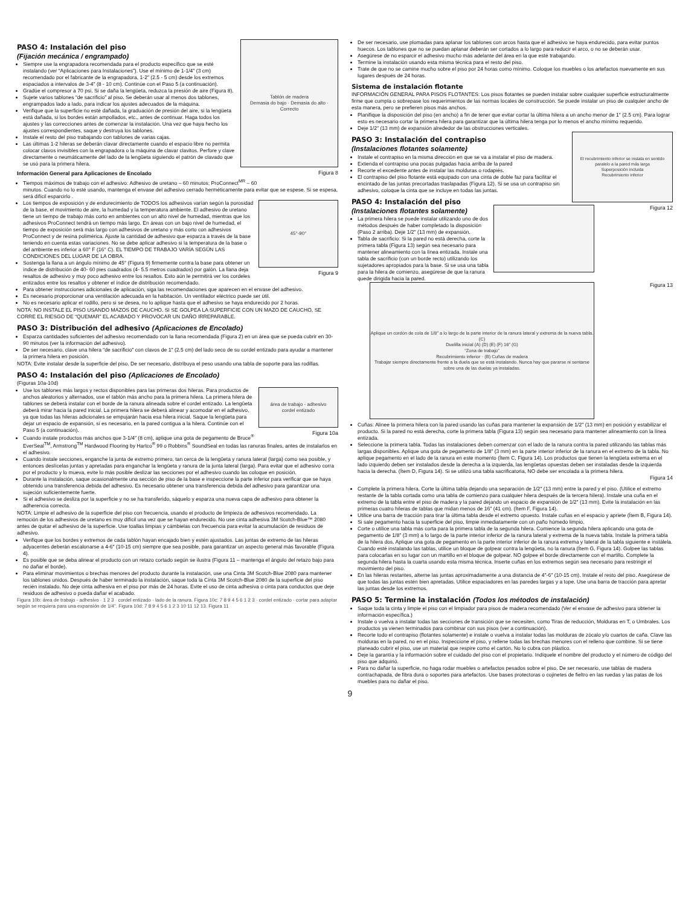Tablón de madera
Demasia do bajo · Demasia do alto · Correcto
PASO 4: Instalación del piso
(Fijación mecánica / engrampado)
Siempre use la engrapadora recomendada para el producto específico que se esté instalando (ver “Aplicaciones para Instalaciones”). Use el mínimo de 1-1/4″ (3 cm) recomendado por el fabricante de la engrapadora, 1-2″ (2.5 - 5 cm) desde los extremos espaciados a intervalos de 3-4″ (8 - 10 cm). Continúe con el Paso 5 (a continuación).
Gradúe el compresor a 70 psi. Si se daña la lengüeta, reduzca la presión de aire (Figura 8).
Sujete varios tablones “de sacrificio” al piso. Se deberán usar al menos dos tablones, engrampados lado a lado, para indicar los ajustes adecuados de la máquina.
Verifique que la superficie no esté dañada, la graduación de presión del aire, si la lengüeta está dañada, si los bordes están ampollados, etc., antes de continuar. Haga todos los ajustes y las correcciones antes de comenzar la instalación. Una vez que haya hecho los ajustes correspondientes, saque y destruya los tablones.
Figura 8
Instale el resto del piso trabajando con tablones de varias cajas.
Las últimas 1-2 hileras se deberán clavar directamente cuando el espacio libre no permita colocar clavos invisibles con la engrapadora o la máquina de clavar clavitos. Perfore y clave directamente o neumáticamente del lado de la lengüeta siguiendo el patrón de clavado que se usó para la primera hilera.
Información General para Aplicaciones de Encolado
Tiempos máximos de trabajo con el adhesivo: Adhesivo de uretano – 60 minutos; ProConnect<sup>MR</sup> – 60 minutos. Cuando no lo esté usando, mantenga el envase del adhesivo cerrado herméticamente para evitar que se espese. Si se espesa, será difícil esparcirlo .
45°-90°
Los tiempos de exposición y de endurecimiento de TODOS los adhesivos varían según la porosidad de la base, el movimiento de aire, la humedad y la temperatura ambiente. El adhesivo de uretano tiene un tiempo de trabajo más corto en ambientes con un alto nivel de humedad, mientras que los adhesivos ProConnect tendrá un tiempo más largo. En áreas con un bajo nivel de humedad, el tiempo de exposición será más largo con adhesivos de uretano y más corto con adhesivos ProConnect y de resina polimérica. Ajuste la cantidad de adhesivo que esparza a través de la base teniendo en cuenta estas variaciones. No se debe aplicar adhesivo si la temperatura de la base o del ambiente es inferior a 60° F (16° C). EL TIEMPO DE TRABAJO VARÍA SEGÚN LAS CONDICIONES DEL LUGAR DE LA OBRA.
Figura 9
Sostenga la llana a un ángulo mínimo de 45° (Figura 9) firmemente contra la base para obtener un índice de distribución de 40- 60 pies cuadrados (4- 5.5 metros cuadrados) por galón. La llana deja resaltos de adhesivo y muy poco adhesivo entre los resaltos. Esto aún le permitirá ver los cordeles entizados entre los resaltos y obtener el índice de distribución recomendado.
Para obtener instrucciones adicionales de aplicación, siga las recomendaciones que aparecen en el envase del adhesivo.
Es necesario proporcionar una ventilación adecuada en la habitación. Un ventilador eléctrico puede ser útil.
No es necesario aplicar el rodillo, pero si se desea, no lo aplique hasta que el adhesivo se haya endurecido por 2 horas.
NOTA: NO INSTALE EL PISO USANDO MAZOS DE CAUCHO. SI SE GOLPEA LA SUPERFICIE CON UN MAZO DE CAUCHO, SE CORRE EL RIESGO DE “QUEMAR” EL ACABADO Y PROVOCAR UN DAÑO IRREPARABLE.
PASO 3: Distribución del adhesivo (Aplicaciones de Encolado)
Esparza cantidades suficientes del adhesivo recomendado con la llana recomendada (Figura 2) en un área que se pueda cubrir en 30-90 minutos (ver la información del adhesivo).
De ser necesario, clave una hilera “de sacrificio” con clavos de 1″ (2.5 cm) del lado seco de su cordel entizado para ayudar a mantener la primera hilera en posición.
NOTA: Evite instalar desde la superficie del piso. De ser necesario, distribuya el peso usando una tabla de soporte para las rodillas.
PASO 4: Instalación del piso (Aplicaciones de Encolado)
(Figuras 10a-10d)
área de trabajo - adhesivo
cordel entizado
Figura 10a
Use los tablones más largos y rectos disponibles para las primeras dos hileras. Para productos de anchos aleatorios y alternados, use el tablón más ancho para la primera hilera. La primera hilera de tablones se deberá instalar con el borde de la ranura alineada sobre el cordel entizado. La lengüeta deberá mirar hacia la pared inicial. La primera hilera se deberá alinear y acomodar en el adhesivo, ya que todas las hileras adicionales se empujarán hacia esa hilera inicial. Saque la lengüeta para dejar un espacio de expansión, si es necesario, en la pared contigua a la hilera. Continúe con el Paso 5 (a continuación).
Cuando instale productos más anchos que 3-1/4″ (8 cm), aplique una gota de pegamento de Bruce<sup>®</sup> EverSeal<sup>TM</sup>, Armstrong<sup>TM</sup> Hardwood Flooring by Hartco<sup>®</sup> 99 o Robbins<sup>®</sup> SoundSeal en todas las ranuras finales, antes de instalarlos en el adhesivo.
Cuando instale secciones, enganche la junta de extremo primero, tan cerca de la lengüeta y ranura lateral (larga) como sea posible, y entonces deslícelas juntas y apretadas para enganchar la lengüeta y ranura de la junta lateral (larga). Para evitar que el adhesivo corra por el producto y lo mueva, evite lo más posible deslizar las secciones por el adhesivo cuando las coloque en posición.
Durante la instalación, saque ocasionalmente una sección de piso de la base e inspeccione la parte inferior para verificar que se haya obtenido una transferencia debida del adhesivo. Es necesario obtener una transferencia debida del adhesivo para garantizar una sujeción suficientemente fuerte.
Si el adhesivo se desliza por la superficie y no se ha transferido, sáquelo y esparza una nueva capa de adhesivo para obtener la adherencia correcta.
NOTA: Limpie el adhesivo de la superficie del piso con frecuencia, usando el producto de limpieza de adhesivos recomendado. La remoción de los adhesivos de uretano es muy difícil una vez que se hayan endurecido. No use cinta adhesiva 3M Scotch-Blue™ 2080 antes de quitar el adhesivo de la superficie. Use toallas limpias y cámbielas con frecuencia para evitar la acumulación de residuos de adhesivo.
Verifique que los bordes y extremos de cada tablón hayan encajado bien y estén ajustados. Las juntas de extremo de las hileras adyacentes deberán escalonarse a 4-6″ (10-15 cm) siempre que sea posible, para garantizar un aspecto general más favorable (Figura 4).
Es posible que se deba alinear el producto con un retazo cortado según se ilustra (Figura 11 – mantenga el ángulo del retazo bajo para no dañar el borde).
Para eliminar movimientos o brechas menores del producto durante la instalación, use una Cinta 3M Scotch-Blue 2080 para mantener los tablones unidos. Después de haber terminado la instalación, saque toda la Cinta 3M Scotch-Blue 2080 de la superficie del piso recién instalado. No deje cinta adhesiva en el piso por más de 24 horas. Evite el uso de cinta adhesiva o cinta para conductos que deje residuos de adhesivo o pueda dañar el acabado.
Figura 10b: área de trabajo - adhesivo · 1 2 3 · cordel entizado · lado de la ranura. Figura 10c: 7 8 9 4 5 6 1 2 3 · cordel entizado · cortar para adaptar según se requiera para una expansión de 1/4". Figura 10d: 7 8 9 4 5 6 1 2 3 10 11 12 13. Figura 11
De ser necesario, use plomadas para aplanar los tablones con arcos hasta que el adhesivo se haya endurecido, para evitar puntos huecos. Los tablones que no se puedan aplanar deberán ser cortados a lo largo para reducir el arco, o no se deberán usar.
Asegúrese de no esparcir el adhesivo mucho más adelante del área en la que esté trabajando.
Termine la instalación usando esta misma técnica para el resto del piso.
Trate de que no se camine mucho sobre el piso por 24 horas como mínimo. Coloque los muebles o los artefactos nuevamente en sus lugares después de 24 horas.
Sistema de instalación flotante
INFORMACIÓN GENERAL PARA PISOS FLOTANTES: Los pisos flotantes se pueden instalar sobre cualquier superficie estructuralmente firme que cumpla o sobrepase los requerimientos de las normas locales de construcción. Se puede instalar un piso de cualquier ancho de esta manera, pero se prefieren pisos más anchos.
Planifique la disposición del piso (en ancho) a fin de tener que evitar cortar la última hilera a un ancho menor de 1″ (2.5 cm). Para lograr esto es necesario cortar la primera hilera para garantizar que la última hilera tenga por lo menos el ancho mínimo requerido.
Deje 1/2″ (13 mm) de expansión alrededor de las obstrucciones verticales.
El recubrimiento inferior se instala en sentido paralelo a la pared más larga
Superposición incluida
Recubrimiento inferior
PASO 3: Instalación del contrapiso
(Instalaciones flotantes solamente)
Instale el contrapiso en la misma dirección en que se va a instalar el piso de madera.
Extienda el contrapiso una pocas pulgadas hacia arriba de la pared
Recorte el excedente antes de instalar las molduras o rodapiés.
El contrapiso del piso flotante está equipado con una cinta de doble faz para facilitar el encintado de las juntas precortadas traslapadas (Figura 12). Si se usa un contrapiso sin adhesivo, coloque la cinta que se incluye en todas las juntas.
Figura 12
PASO 4: Instalación del piso
(Instalaciones flotantes solamente)
La primera hilera se puede instalar utilizando uno de dos métodos después de haber completado la disposición (Paso 2 arriba). Deje 1/2″ (13 mm) de expansión.
Tabla de sacrificio: Si la pared no está derecha, corte la primera tabla (Figura 13) según sea necesario para mantener alineamiento con la línea entizada. Instale una tabla de sacrificio (con un borde recto) utilizando los sujetadores apropiados para la base. Si se usa una tabla para la hilera de comienzo, asegúrese de que la ranura quede dirigida hacia la pared.
Figura 13
Aplique un cordón de cola de 1/8″ a lo largo de la parte interior de la ranura lateral y extrema de la nueva tabla. (C)
Duelilla inicial (A) (D) (E) (F) 16″ (G)
“Zona de trabajo”
Recubrimiento inferior · (B) Cuñas de madera
Trabajar siempre directamente frente a la duela que se está instalando. Nunca hay que pararse ni sentarse sobre una de las duelas ya instaladas.
Cuñas: Alinee la primera hilera con la pared usando las cuñas para mantener la expansión de 1/2″ (13 mm) en posición y estabilizar el producto. Si la pared no está derecha, corte la primera tabla (Figura 13) según sea necesario para mantener alineamiento con la línea entizada.
Seleccione la primera tabla. Todas las instalaciones deben comenzar con el lado de la ranura contra la pared utilizando las tablas más largas disponibles. Aplique una gota de pegamento de 1/8″ (3 mm) en la parte interior inferior de la ranura en el extremo de la tabla. No aplique pegamento en el lado de la ranura en este momento (Ítem C, Figura 14). Los productos que tienen la lengüeta extrema en el lado izquierdo deben ser instalados desde la derecha a la izquierda, las lengüetas opuestas deben ser instaladas desde la izquierda hacia la derecha. (Ítem D, Figura 14). Si se utilizó una tabla sacrificatoria, NO debe ser encolada a la primera hilera.
Figura 14
Complete la primera hilera. Corte la última tabla dejando una separación de 1/2″ (13 mm) entre la pared y el piso. (Utilice el extremo restante de la tabla cortada como una tabla de comienzo para cualquier hilera después de la tercera hilera). Instale una cuña en el extremo de la tabla entre el piso de madera y la pared dejando un espacio de expansión de 1/2″ (13 mm). Evite la instalación en las primeras cuatro hileras de tablas que midan menos de 16″ (41 cm). (Ítem F, Figura 14).
Utilice una barra de tracción para tirar la última tabla desde el extremo opuesto. Instale cuñas en el espacio y apriete (Ítem B, Figura 14).
Si sale pegamento hacia la superficie del piso, limpie inmediatamente con un paño húmedo limpio.
Corte o utilice una tabla más corta para la primera tabla de la segunda hilera. Comience la segunda hilera aplicando una gota de pegamento de 1/8″ (3 mm) a lo largo de la parte interior inferior de la ranura lateral y extrema de la nueva tabla. Instale la primera tabla de la hilera dos. Aplique una gota de pegamento en la parte interior inferior de la ranura extrema y lateral de la tabla siguiente e instálela. Cuando esté instalando las tablas, utilice un bloque de golpear contra la lengüeta, no la ranura (Ítem G, Figura 14). Golpee las tablas para colocarlas en su lugar con un martillo en el bloque de golpear. NO golpee el borde directamente con el martillo. Complete la segunda hilera hasta la cuarta usando esta misma técnica. Inserte cuñas en los extremos según sea necesario para restringir el movimiento del piso.
En las hileras restantes, alterne las juntas aproximadamente a una distancia de 4″-6″ (10-15 cm). Instale el resto del piso. Asegúrese de que todas las juntas estén bien apretadas. Utilice espaciadores en las paredes largas y a tope. Use una barra de tracción para apretar las juntas desde los extremos.
PASO 5: Termine la instalación (Todos los métodos de instalación)
Saque toda la cinta y limpie el piso con el limpiador para pisos de madera recomendado (Ver el envase de adhesivo para obtener la información específica.)
Instale o vuelva a instalar todas las secciones de transición que se necesiten, como Tiras de reducción, Molduras en T, o Umbrales. Los productos ya vienen terminados para combinar con sus pisos (ver a continuación).
Recorte todo el contrapiso (flotantes solamente) e instale o vuelva a instalar todas las molduras de zócalo y/o cuartos de caña. Clave las molduras en la pared, no en el piso. Inspeccione el piso, y rellene todas las brechas menores con el relleno que combine. Si se tiene planeado cubrir el piso, use un material que respire como el cartón. No lo cubra con plástico.
Deje la garantía y la información sobre el cuidado del piso con el propietario. Indíquele el nombre del producto y el número de código del piso que adquirió.
Para no dañar la superficie, no haga rodar muebles o artefactos pesados sobre el piso. De ser necesario, use tablas de madera contrachapada, de fibra dura o soportes para artefactos. Use bases protectoras o cojinetes de fieltro en las ruedas y las patas de los muebles para no dañar el piso.
9